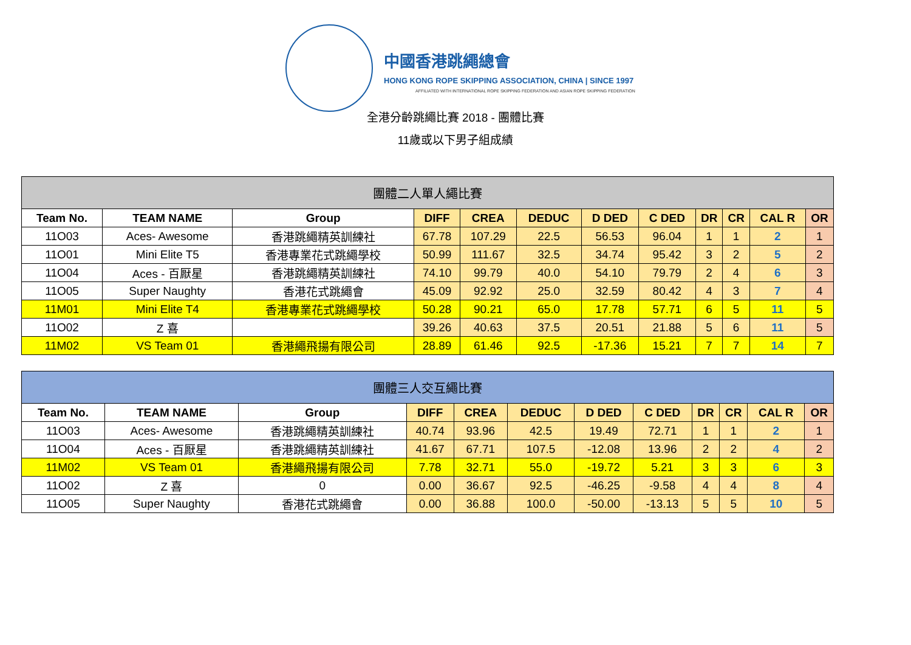中國香港跳繩總會
HONG KONG ROPE SKIPPING ASSOCIATION, CHINA | SINCE 1997
AFFILIATED WITH INTERNATIONAL ROPE SKIPPING FEDERATION AND ASIAN ROPE SKIPPING FEDERATION
全港分齡跳繩比賽 2018 - 團體比賽
11歲或以下男子組成績
| 團體二人單人繩比賽 | | | | | | | | | | | |
| --- | --- | --- | --- | --- | --- | --- | --- | --- | --- | --- | --- |
| Team No. | TEAM NAME | Group | DIFF | CREA | DEDUC | D DED | C DED | DR | CR | CAL R | OR |
| 11O03 | Aces- Awesome | 香港跳繩精英訓練社 | 67.78 | 107.29 | 22.5 | 56.53 | 96.04 | 1 | 1 | 2 | 1 |
| 11O01 | Mini Elite T5 | 香港專業花式跳繩學校 | 50.99 | 111.67 | 32.5 | 34.74 | 95.42 | 3 | 2 | 5 | 2 |
| 11O04 | Aces - 百厭星 | 香港跳繩精英訓練社 | 74.10 | 99.79 | 40.0 | 54.10 | 79.79 | 2 | 4 | 6 | 3 |
| 11O05 | Super Naughty | 香港花式跳繩會 | 45.09 | 92.92 | 25.0 | 32.59 | 80.42 | 4 | 3 | 7 | 4 |
| 11M01 | Mini Elite T4 | 香港專業花式跳繩學校 | 50.28 | 90.21 | 65.0 | 17.78 | 57.71 | 6 | 5 | 11 | 5 |
| 11O02 | Z 喜 | | 39.26 | 40.63 | 37.5 | 20.51 | 21.88 | 5 | 6 | 11 | 5 |
| 11M02 | VS Team 01 | 香港繩飛揚有限公司 | 28.89 | 61.46 | 92.5 | -17.36 | 15.21 | 7 | 7 | 14 | 7 |
| 團體三人交互繩比賽 | | | | | | | | | | | |
| --- | --- | --- | --- | --- | --- | --- | --- | --- | --- | --- | --- |
| Team No. | TEAM NAME | Group | DIFF | CREA | DEDUC | D DED | C DED | DR | CR | CAL R | OR |
| 11O03 | Aces- Awesome | 香港跳繩精英訓練社 | 40.74 | 93.96 | 42.5 | 19.49 | 72.71 | 1 | 1 | 2 | 1 |
| 11O04 | Aces - 百厭星 | 香港跳繩精英訓練社 | 41.67 | 67.71 | 107.5 | -12.08 | 13.96 | 2 | 2 | 4 | 2 |
| 11M02 | VS Team 01 | 香港繩飛揚有限公司 | 7.78 | 32.71 | 55.0 | -19.72 | 5.21 | 3 | 3 | 6 | 3 |
| 11O02 | Z 喜 | 0 | 0.00 | 36.67 | 92.5 | -46.25 | -9.58 | 4 | 4 | 8 | 4 |
| 11O05 | Super Naughty | 香港花式跳繩會 | 0.00 | 36.88 | 100.0 | -50.00 | -13.13 | 5 | 5 | 10 | 5 |